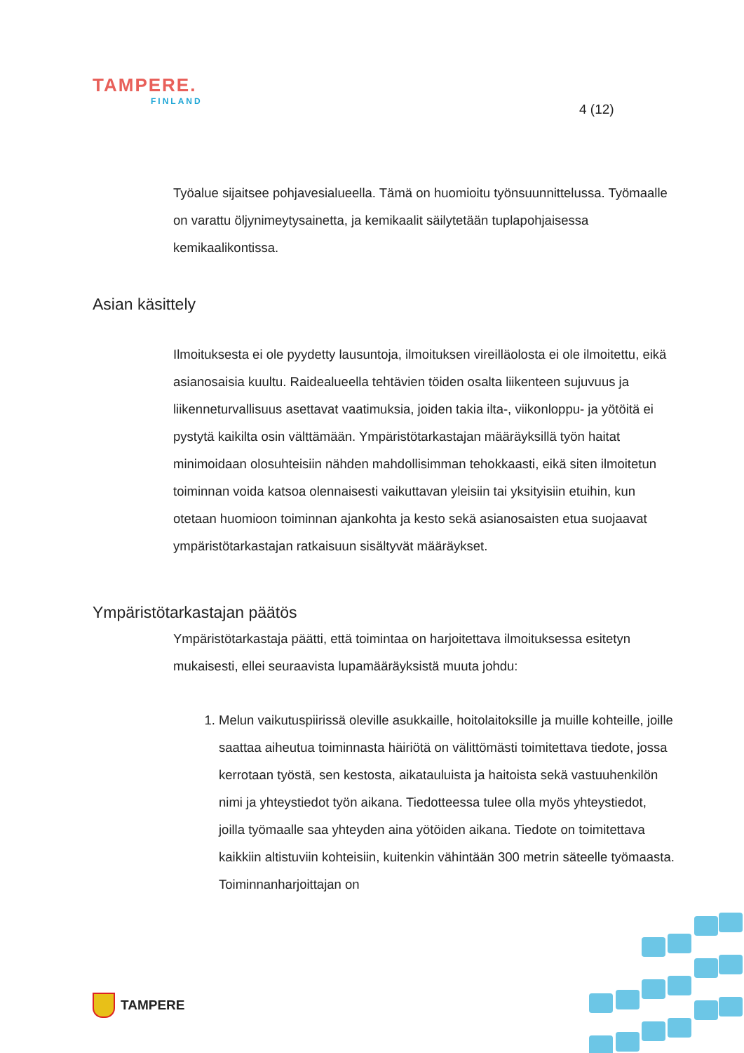TAMPERE.
FINLAND
4 (12)
Työalue sijaitsee pohjavesialueella. Tämä on huomioitu työnsuunnittelussa. Työmaalle on varattu öljynimeytysainetta, ja kemikaalit säilytetään tuplapohjaisessa kemikaalikontissa.
Asian käsittely
Ilmoituksesta ei ole pyydetty lausuntoja, ilmoituksen vireilläolosta ei ole ilmoitettu, eikä asianosaisia kuultu. Raidealueella tehtävien töiden osalta liikenteen sujuvuus ja liikenneturvallisuus asettavat vaatimuksia, joiden takia ilta-, viikonloppu- ja yötöitä ei pystytä kaikilta osin välttämään. Ympäristötarkastajan määräyksillä työn haitat minimoidaan olosuhteisiin nähden mahdollisimman tehokkaasti, eikä siten ilmoitetun toiminnan voida katsoa olennaisesti vaikuttavan yleisiin tai yksityisiin etuihin, kun otetaan huomioon toiminnan ajankohta ja kesto sekä asianosaisten etua suojaavat ympäristötarkastajan ratkaisuun sisältyvät määräykset.
Ympäristötarkastajan päätös
Ympäristötarkastaja päätti, että toimintaa on harjoitettava ilmoituksessa esitetyn mukaisesti, ellei seuraavista lupamääräyksistä muuta johdu:
1. Melun vaikutuspiirissä oleville asukkaille, hoitolaitoksille ja muille kohteille, joille saattaa aiheutua toiminnasta häiriötä on välittömästi toimitettava tiedote, jossa kerrotaan työstä, sen kestosta, aikatauluista ja haitoista sekä vastuuhenkilön nimi ja yhteystiedot työn aikana. Tiedotteessa tulee olla myös yhteystiedot, joilla työmaalle saa yhteyden aina yötöiden aikana. Tiedote on toimitettava kaikkiin altistuviin kohteisiin, kuitenkin vähintään 300 metrin säteelle työmaasta. Toiminnanharjoittajan on
TAMPERE